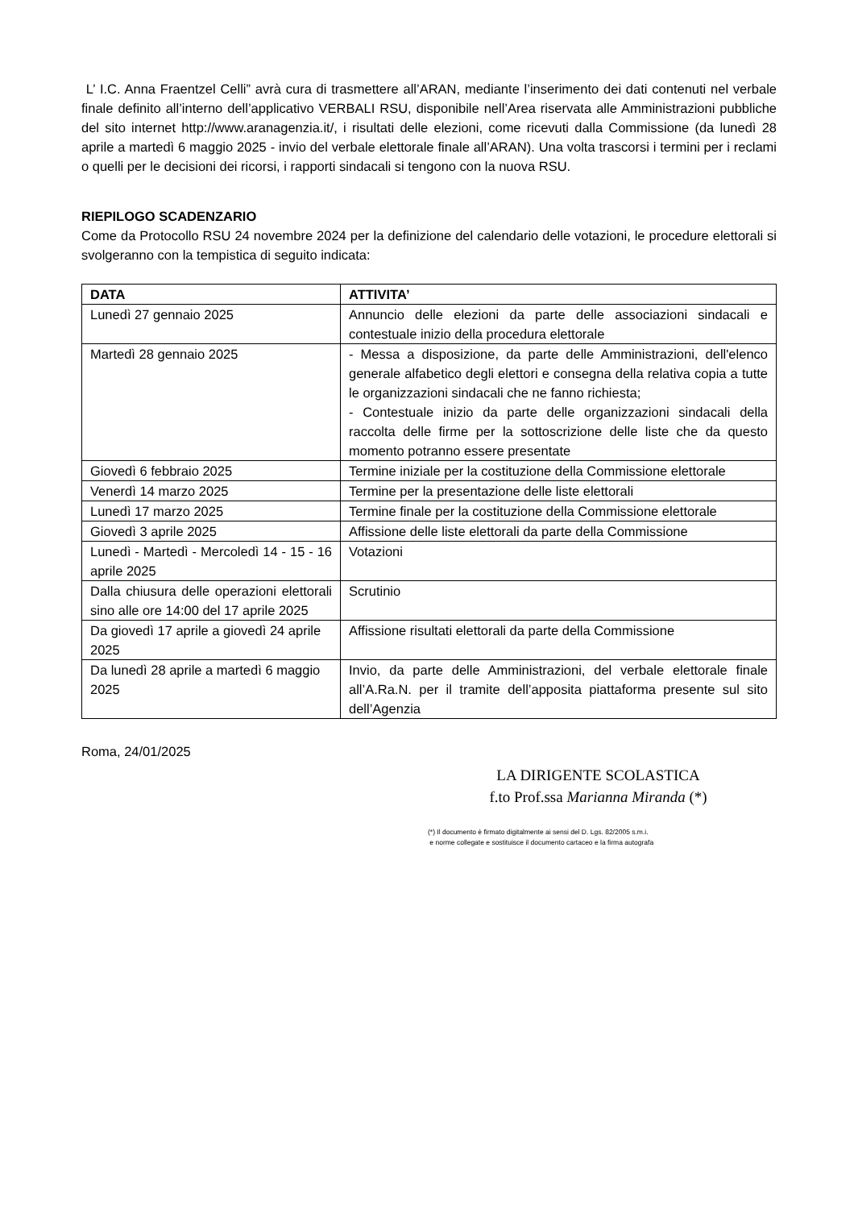L’ I.C. Anna Fraentzel Celli” avrà cura di trasmettere all’ARAN, mediante l’inserimento dei dati contenuti nel verbale finale definito all’interno dell’applicativo VERBALI RSU, disponibile nell’Area riservata alle Amministrazioni pubbliche del sito internet http://www.aranagenzia.it/, i risultati delle elezioni, come ricevuti dalla Commissione (da lunedì 28 aprile a martedì 6 maggio 2025 - invio del verbale elettorale finale all’ARAN). Una volta trascorsi i termini per i reclami o quelli per le decisioni dei ricorsi, i rapporti sindacali si tengono con la nuova RSU.
RIEPILOGO SCADENZARIO
Come da Protocollo RSU 24 novembre 2024 per la definizione del calendario delle votazioni, le procedure elettorali si svolgeranno con la tempistica di seguito indicata:
| DATA | ATTIVITA’ |
| --- | --- |
| Lunedì 27 gennaio 2025 | Annuncio delle elezioni da parte delle associazioni sindacali e contestuale inizio della procedura elettorale |
| Martedì 28 gennaio 2025 | - Messa a disposizione, da parte delle Amministrazioni, dell'elenco generale alfabetico degli elettori e consegna della relativa copia a tutte le organizzazioni sindacali che ne fanno richiesta; - Contestuale inizio da parte delle organizzazioni sindacali della raccolta delle firme per la sottoscrizione delle liste che da questo momento potranno essere presentate |
| Giovedì 6 febbraio 2025 | Termine iniziale per la costituzione della Commissione elettorale |
| Venerdì 14 marzo 2025 | Termine per la presentazione delle liste elettorali |
| Lunedì 17 marzo 2025 | Termine finale per la costituzione della Commissione elettorale |
| Giovedì 3 aprile 2025 | Affissione delle liste elettorali da parte della Commissione |
| Lunedì - Martedì - Mercoledì 14 - 15 - 16 aprile 2025 | Votazioni |
| Dalla chiusura delle operazioni elettorali sino alle ore 14:00 del 17 aprile 2025 | Scrutinio |
| Da giovedì 17 aprile a giovedì 24 aprile 2025 | Affissione risultati elettorali da parte della Commissione |
| Da lunedì 28 aprile a martedì 6 maggio 2025 | Invio, da parte delle Amministrazioni, del verbale elettorale finale all’A.Ra.N. per il tramite dell’apposita piattaforma presente sul sito dell’Agenzia |
Roma, 24/01/2025
LA DIRIGENTE SCOLASTICA
f.to Prof.ssa Marianna Miranda (*)
(*) Il documento è firmato digitalmente ai sensi del D. Lgs. 82/2005 s.m.i.
e norme collegate e sostituisce il documento cartaceo e la firma autografa